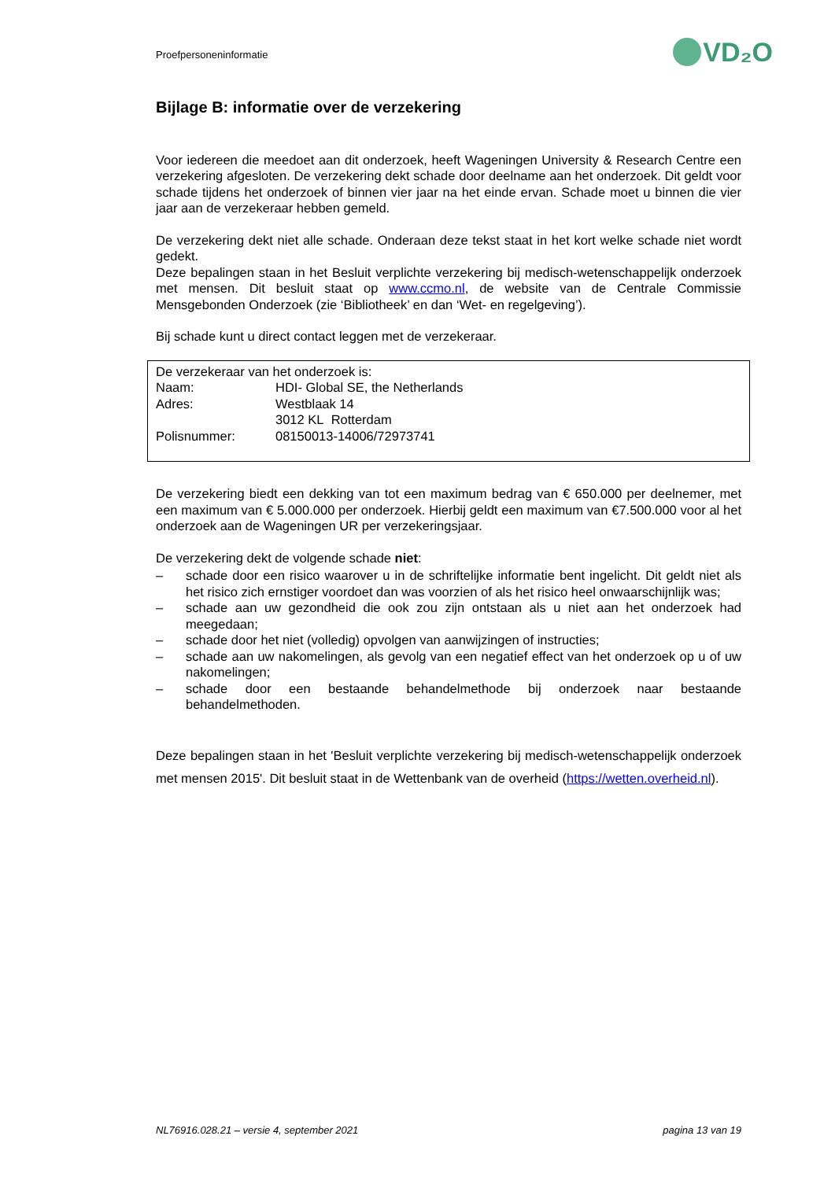Proefpersoneninformatie
VD₂O
Bijlage B: informatie over de verzekering
Voor iedereen die meedoet aan dit onderzoek, heeft Wageningen University & Research Centre een verzekering afgesloten. De verzekering dekt schade door deelname aan het onderzoek. Dit geldt voor schade tijdens het onderzoek of binnen vier jaar na het einde ervan. Schade moet u binnen die vier jaar aan de verzekeraar hebben gemeld.
De verzekering dekt niet alle schade. Onderaan deze tekst staat in het kort welke schade niet wordt gedekt.
Deze bepalingen staan in het Besluit verplichte verzekering bij medisch-wetenschappelijk onderzoek met mensen. Dit besluit staat op www.ccmo.nl, de website van de Centrale Commissie Mensgebonden Onderzoek (zie ‘Bibliotheek’ en dan ‘Wet- en regelgeving’).
Bij schade kunt u direct contact leggen met de verzekeraar.
| De verzekeraar van het onderzoek is: | |
| Naam: | HDI- Global SE, the Netherlands |
| Adres: | Westblaak 14 |
| | 3012 KL Rotterdam |
| Polisnummer: | 08150013-14006/72973741 |
De verzekering biedt een dekking van tot een maximum bedrag van € 650.000 per deelnemer, met een maximum van € 5.000.000 per onderzoek. Hierbij geldt een maximum van €7.500.000 voor al het onderzoek aan de Wageningen UR per verzekeringsjaar.
De verzekering dekt de volgende schade niet:
– schade door een risico waarover u in de schriftelijke informatie bent ingelicht. Dit geldt niet als het risico zich ernstiger voordoet dan was voorzien of als het risico heel onwaarschijnlijk was;
– schade aan uw gezondheid die ook zou zijn ontstaan als u niet aan het onderzoek had meegedaan;
– schade door het niet (volledig) opvolgen van aanwijzingen of instructies;
– schade aan uw nakomelingen, als gevolg van een negatief effect van het onderzoek op u of uw nakomelingen;
– schade door een bestaande behandelmethode bij onderzoek naar bestaande behandelmethoden.
Deze bepalingen staan in het 'Besluit verplichte verzekering bij medisch-wetenschappelijk onderzoek met mensen 2015'. Dit besluit staat in de Wettenbank van de overheid (https://wetten.overheid.nl).
NL76916.028.21 – versie 4, september 2021 pagina 13 van 19